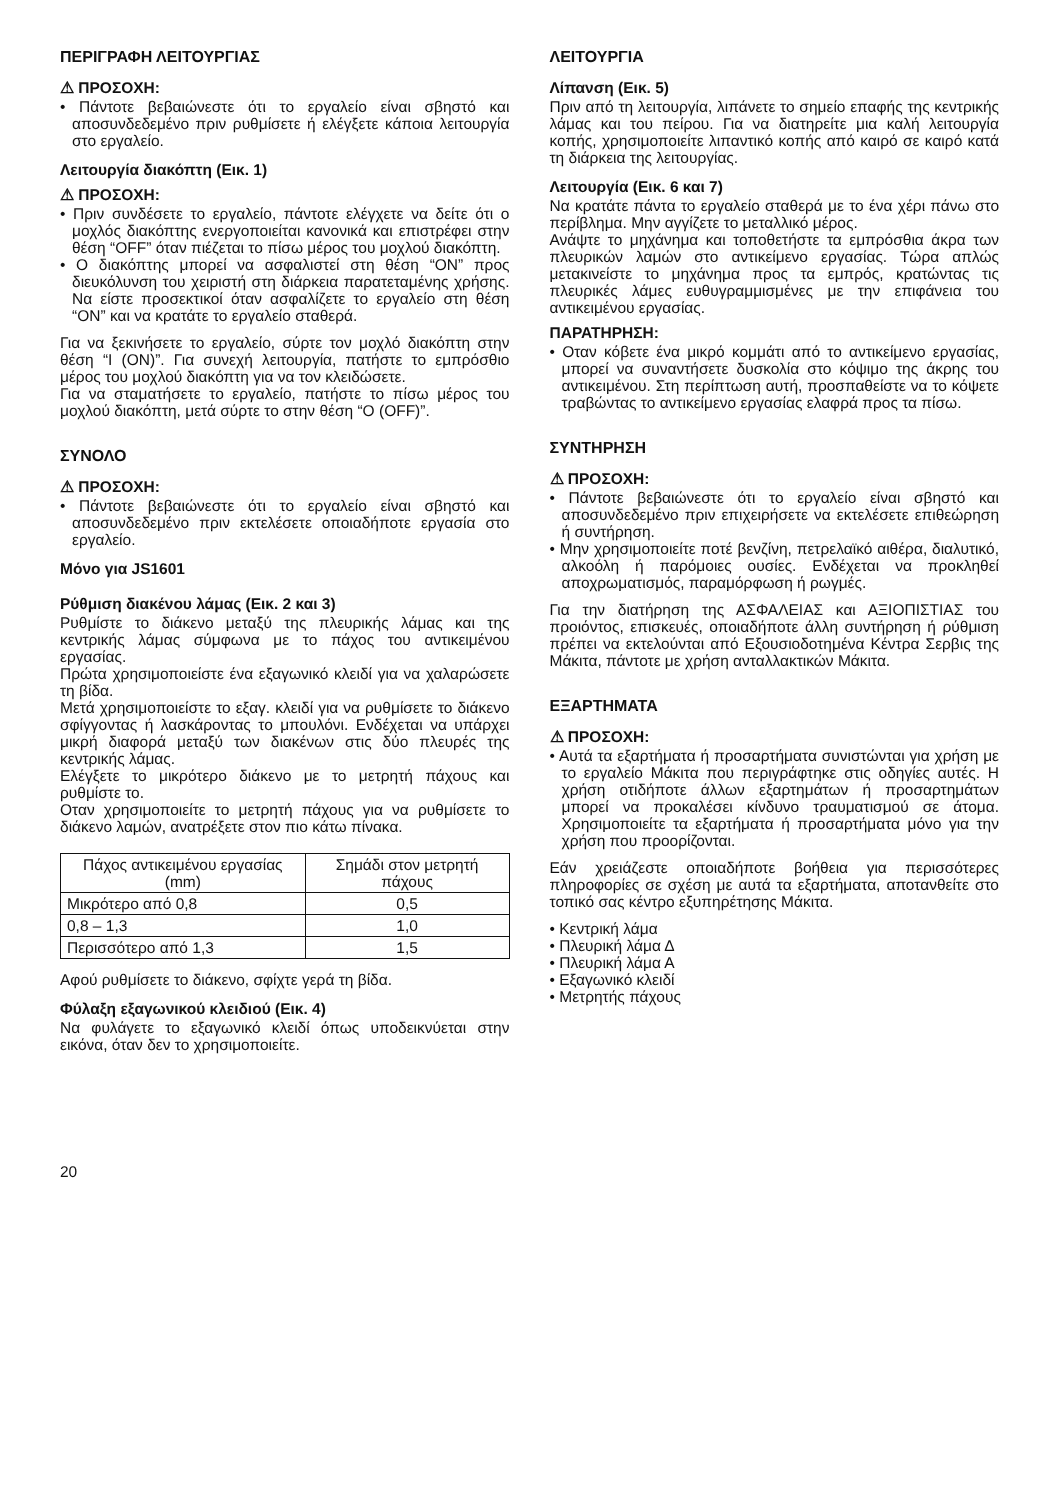ΠΕΡΙΓΡΑΦΗ ΛΕΙΤΟΥΡΓΙΑΣ
⚠ ΠΡΟΣΟΧΗ:
• Πάντοτε βεβαιώνεστε ότι το εργαλείο είναι σβηστό και αποσυνδεδεμένο πριν ρυθμίσετε ή ελέγξετε κάποια λειτουργία στο εργαλείο.
Λειτουργία διακόπτη (Εικ. 1)
⚠ ΠΡΟΣΟΧΗ:
• Πριν συνδέσετε το εργαλείο, πάντοτε ελέγχετε να δείτε ότι ο μοχλός διακόπτης ενεργοποιείται κανονικά και επιστρέφει στην θέση “OFF” όταν πιέζεται το πίσω μέρος του μοχλού διακόπτη.
• Ο διακόπτης μπορεί να ασφαλιστεί στη θέση “ON” προς διευκόλυνση του χειριστή στη διάρκεια παρατεταμένης χρήσης. Να είστε προσεκτικοί όταν ασφαλίζετε το εργαλείο στη θέση “ON” και να κρατάτε το εργαλείο σταθερά.
Για να ξεκινήσετε το εργαλείο, σύρτε τον μοχλό διακόπτη στην θέση “I (ON)”. Για συνεχή λειτουργία, πατήστε το εμπρόσθιο μέρος του μοχλού διακόπτη για να τον κλειδώσετε.
Για να σταματήσετε το εργαλείο, πατήστε το πίσω μέρος του μοχλού διακόπτη, μετά σύρτε το στην θέση “O (OFF)”.
ΣΥΝΟΛΟ
⚠ ΠΡΟΣΟΧΗ:
• Πάντοτε βεβαιώνεστε ότι το εργαλείο είναι σβηστό και αποσυνδεδεμένο πριν εκτελέσετε οποιαδήποτε εργασία στο εργαλείο.
Μόνο για JS1601
Ρύθμιση διακένου λάμας (Εικ. 2 και 3)
Ρυθμίστε το διάκενο μεταξύ της πλευρικής λάμας και της κεντρικής λάμας σύμφωνα με το πάχος του αντικειμένου εργασίας.
Πρώτα χρησιμοποιείστε ένα εξαγωνικό κλειδί για να χαλαρώσετε τη βίδα.
Μετά χρησιμοποιείστε το εξαγ. κλειδί για να ρυθμίσετε το διάκενο σφίγγοντας ή λασκάροντας το μπουλόνι. Ενδέχεται να υπάρχει μικρή διαφορά μεταξύ των διακένων στις δύο πλευρές της κεντρικής λάμας.
Ελέγξετε το μικρότερο διάκενο με το μετρητή πάχους και ρυθμίστε το.
Οταν χρησιμοποιείτε το μετρητή πάχους για να ρυθμίσετε το διάκενο λαμών, ανατρέξετε στον πιο κάτω πίνακα.
| Πάχος αντικειμένου εργασίας (mm) | Σημάδι στον μετρητή πάχους |
| Μικρότερο από 0,8 | 0,5 |
| 0,8 – 1,3 | 1,0 |
| Περισσότερο από 1,3 | 1,5 |
Αφού ρυθμίσετε το διάκενο, σφίχτε γερά τη βίδα.
Φύλαξη εξαγωνικού κλειδιού (Εικ. 4)
Να φυλάγετε το εξαγωνικό κλειδί όπως υποδεικνύεται στην εικόνα, όταν δεν το χρησιμοποιείτε.
ΛΕΙΤΟΥΡΓΙΑ
Λίπανση (Εικ. 5)
Πριν από τη λειτουργία, λιπάνετε το σημείο επαφής της κεντρικής λάμας και του πείρου. Για να διατηρείτε μια καλή λειτουργία κοπής, χρησιμοποιείτε λιπαντικό κοπής από καιρό σε καιρό κατά τη διάρκεια της λειτουργίας.
Λειτουργία (Εικ. 6 και 7)
Να κρατάτε πάντα το εργαλείο σταθερά με το ένα χέρι πάνω στο περίβλημα. Μην αγγίζετε το μεταλλικό μέρος.
Ανάψτε το μηχάνημα και τοποθετήστε τα εμπρόσθια άκρα των πλευρικών λαμών στο αντικείμενο εργασίας. Τώρα απλώς μετακινείστε το μηχάνημα προς τα εμπρός, κρατώντας τις πλευρικές λάμες ευθυγραμμισμένες με την επιφάνεια του αντικειμένου εργασίας.
ΠΑΡΑΤΗΡΗΣΗ:
• Οταν κόβετε ένα μικρό κομμάτι από το αντικείμενο εργασίας, μπορεί να συναντήσετε δυσκολία στο κόψιμο της άκρης του αντικειμένου. Στη περίπτωση αυτή, προσπαθείστε να το κόψετε τραβώντας το αντικείμενο εργασίας ελαφρά προς τα πίσω.
ΣΥΝΤΗΡΗΣΗ
⚠ ΠΡΟΣΟΧΗ:
• Πάντοτε βεβαιώνεστε ότι το εργαλείο είναι σβηστό και αποσυνδεδεμένο πριν επιχειρήσετε να εκτελέσετε επιθεώρηση ή συντήρηση.
• Μην χρησιμοποιείτε ποτέ βενζίνη, πετρελαϊκό αιθέρα, διαλυτικό, αλκοόλη ή παρόμοιες ουσίες. Ενδέχεται να προκληθεί αποχρωματισμός, παραμόρφωση ή ρωγμές.
Για την διατήρηση της ΑΣΦΑΛΕΙΑΣ και ΑΞΙΟΠΙΣΤΙΑΣ του προιόντος, επισκευές, οποιαδήποτε άλλη συντήρηση ή ρύθμιση πρέπει να εκτελούνται από Εξουσιοδοτημένα Κέντρα Σερβις της Μάκιτα, πάντοτε με χρήση ανταλλακτικών Μάκιτα.
ΕΞΑΡΤΗΜΑΤΑ
⚠ ΠΡΟΣΟΧΗ:
• Αυτά τα εξαρτήματα ή προσαρτήματα συνιστώνται για χρήση με το εργαλείο Μάκιτα που περιγράφτηκε στις οδηγίες αυτές. Η χρήση οτιδήποτε άλλων εξαρτημάτων ή προσαρτημάτων μπορεί να προκαλέσει κίνδυνο τραυματισμού σε άτομα. Χρησιμοποιείτε τα εξαρτήματα ή προσαρτήματα μόνο για την χρήση που προορίζονται.
Εάν χρειάζεστε οποιαδήποτε βοήθεια για περισσότερες πληροφορίες σε σχέση με αυτά τα εξαρτήματα, αποτανθείτε στο τοπικό σας κέντρο εξυπηρέτησης Μάκιτα.
• Κεντρική λάμα
• Πλευρική λάμα Δ
• Πλευρική λάμα Α
• Εξαγωνικό κλειδί
• Μετρητής πάχους
20